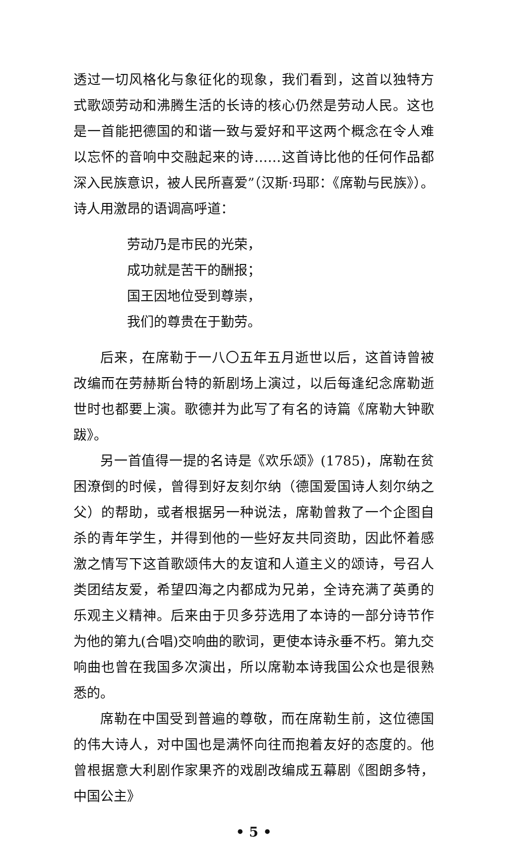透过一切风格化与象征化的现象，我们看到，这首以独特方式歌颂劳动和沸腾生活的长诗的核心仍然是劳动人民。这也是一首能把德国的和谐一致与爱好和平这两个概念在令人难以忘怀的音响中交融起来的诗……这首诗比他的任何作品都深入民族意识，被人民所喜爱”（汉斯·玛耶：《席勒与民族》）。诗人用激昂的语调高呼道：
劳动乃是市民的光荣，
成功就是苦干的酬报；
国王因地位受到尊崇，
我们的尊贵在于勤劳。
后来，在席勒于一八〇五年五月逝世以后，这首诗曾被改编而在劳赫斯台特的新剧场上演过，以后每逢纪念席勒逝世时也都要上演。歌德并为此写了有名的诗篇《席勒大钟歌跋》。
另一首值得一提的名诗是《欢乐颂》(1785)，席勒在贫困潦倒的时候，曾得到好友刻尔纳（德国爱国诗人刻尔纳之父）的帮助，或者根据另一种说法，席勒曾救了一个企图自杀的青年学生，并得到他的一些好友共同资助，因此怀着感激之情写下这首歌颂伟大的友谊和人道主义的颂诗，号召人类团结友爱，希望四海之内都成为兄弟，全诗充满了英勇的乐观主义精神。后来由于贝多芬选用了本诗的一部分诗节作为他的第九(合唱)交响曲的歌词，更使本诗永垂不朽。第九交响曲也曾在我国多次演出，所以席勒本诗我国公众也是很熟悉的。
席勒在中国受到普遍的尊敬，而在席勒生前，这位德国的伟大诗人，对中国也是满怀向往而抱着友好的态度的。他曾根据意大利剧作家果齐的戏剧改编成五幕剧《图朗多特，中国公主》
• 5 •